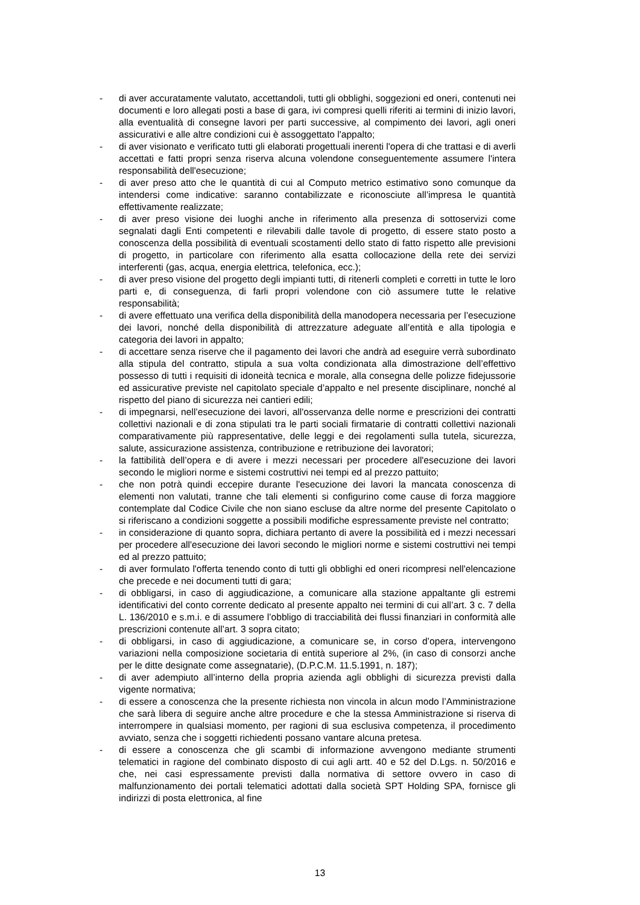- di aver accuratamente valutato, accettandoli, tutti gli obblighi, soggezioni ed oneri, contenuti nei documenti e loro allegati posti a base di gara, ivi compresi quelli riferiti ai termini di inizio lavori, alla eventualità di consegne lavori per parti successive, al compimento dei lavori, agli oneri assicurativi e alle altre condizioni cui è assoggettato l'appalto;
- di aver visionato e verificato tutti gli elaborati progettuali inerenti l'opera di che trattasi e di averli accettati e fatti propri senza riserva alcuna volendone conseguentemente assumere l'intera responsabilità dell'esecuzione;
- di aver preso atto che le quantità di cui al Computo metrico estimativo sono comunque da intendersi come indicative: saranno contabilizzate e riconosciute all’impresa le quantità effettivamente realizzate;
- di aver preso visione dei luoghi anche in riferimento alla presenza di sottoservizi come segnalati dagli Enti competenti e rilevabili dalle tavole di progetto, di essere stato posto a conoscenza della possibilità di eventuali scostamenti dello stato di fatto rispetto alle previsioni di progetto, in particolare con riferimento alla esatta collocazione della rete dei servizi interferenti (gas, acqua, energia elettrica, telefonica, ecc.);
- di aver preso visione del progetto degli impianti tutti, di ritenerli completi e corretti in tutte le loro parti e, di conseguenza, di farli propri volendone con ciò assumere tutte le relative responsabilità;
- di avere effettuato una verifica della disponibilità della manodopera necessaria per l’esecuzione dei lavori, nonché della disponibilità di attrezzature adeguate all’entità e alla tipologia e categoria dei lavori in appalto;
- di accettare senza riserve che il pagamento dei lavori che andrà ad eseguire verrà subordinato alla stipula del contratto, stipula a sua volta condizionata alla dimostrazione dell’effettivo possesso di tutti i requisiti di idoneità tecnica e morale, alla consegna delle polizze fidejussorie ed assicurative previste nel capitolato speciale d’appalto e nel presente disciplinare, nonché al rispetto del piano di sicurezza nei cantieri edili;
- di impegnarsi, nell’esecuzione dei lavori, all'osservanza delle norme e prescrizioni dei contratti collettivi nazionali e di zona stipulati tra le parti sociali firmatarie di contratti collettivi nazionali comparativamente più rappresentative, delle leggi e dei regolamenti sulla tutela, sicurezza, salute, assicurazione assistenza, contribuzione e retribuzione dei lavoratori;
- la fattibilità dell’opera e di avere i mezzi necessari per procedere all'esecuzione dei lavori secondo le migliori norme e sistemi costruttivi nei tempi ed al prezzo pattuito;
- che non potrà quindi eccepire durante l'esecuzione dei lavori la mancata conoscenza di elementi non valutati, tranne che tali elementi si configurino come cause di forza maggiore contemplate dal Codice Civile che non siano escluse da altre norme del presente Capitolato o si riferiscano a condizioni soggette a possibili modifiche espressamente previste nel contratto;
- in considerazione di quanto sopra, dichiara pertanto di avere la possibilità ed i mezzi necessari per procedere all'esecuzione dei lavori secondo le migliori norme e sistemi costruttivi nei tempi ed al prezzo pattuito;
- di aver formulato l'offerta tenendo conto di tutti gli obblighi ed oneri ricompresi nell'elencazione che precede e nei documenti tutti di gara;
- di obbligarsi, in caso di aggiudicazione, a comunicare alla stazione appaltante gli estremi identificativi del conto corrente dedicato al presente appalto nei termini di cui all’art. 3 c. 7 della L. 136/2010 e s.m.i. e di assumere l’obbligo di tracciabilità dei flussi finanziari in conformità alle prescrizioni contenute all’art. 3 sopra citato;
- di obbligarsi, in caso di aggiudicazione, a comunicare se, in corso d’opera, intervengono variazioni nella composizione societaria di entità superiore al 2%, (in caso di consorzi anche per le ditte designate come assegnatarie), (D.P.C.M. 11.5.1991, n. 187);
- di aver adempiuto all’interno della propria azienda agli obblighi di sicurezza previsti dalla vigente normativa;
- di essere a conoscenza che la presente richiesta non vincola in alcun modo l’Amministrazione che sarà libera di seguire anche altre procedure e che la stessa Amministrazione si riserva di interrompere in qualsiasi momento, per ragioni di sua esclusiva competenza, il procedimento avviato, senza che i soggetti richiedenti possano vantare alcuna pretesa.
- di essere a conoscenza che gli scambi di informazione avvengono mediante strumenti telematici in ragione del combinato disposto di cui agli artt. 40 e 52 del D.Lgs. n. 50/2016 e che, nei casi espressamente previsti dalla normativa di settore ovvero in caso di malfunzionamento dei portali telematici adottati dalla società SPT Holding SPA, fornisce gli indirizzi di posta elettronica, al fine
13